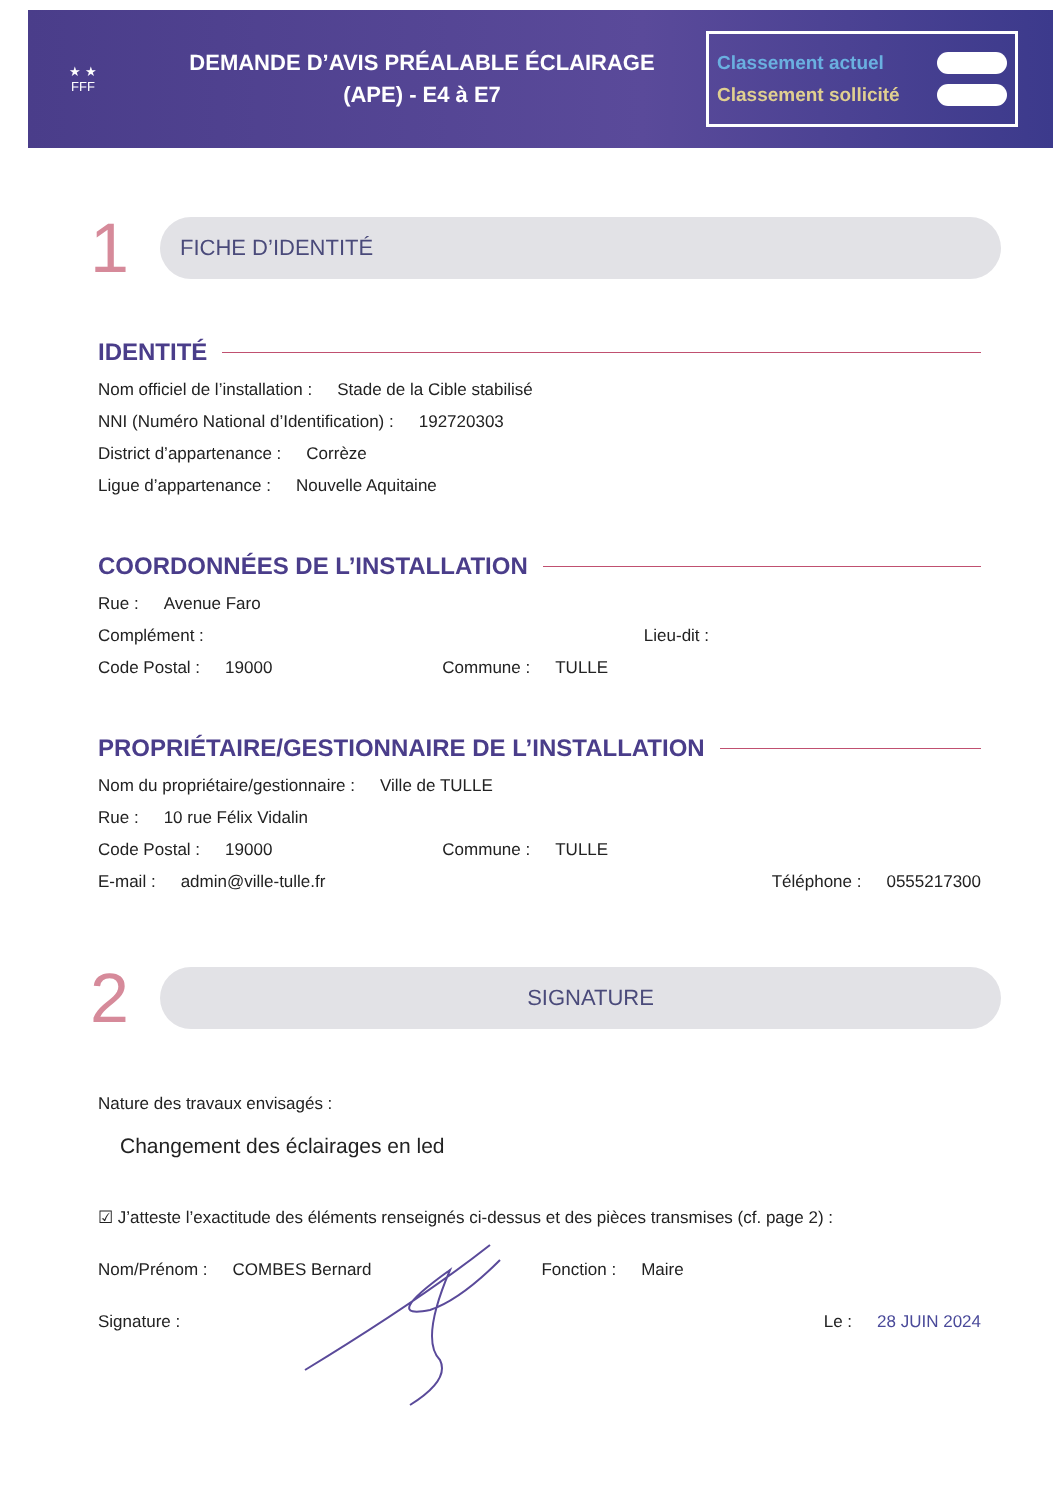★ ★
FFF
DEMANDE D’AVIS PRÉALABLE ÉCLAIRAGE
(APE) - E4 à E7
Classement actuel
Classement sollicité
1
FICHE D’IDENTITÉ
IDENTITÉ
Nom officiel de l’installation : Stade de la Cible stabilisé
NNI (Numéro National d’Identification) : 192720303
District d’appartenance : Corrèze
Ligue d’appartenance : Nouvelle Aquitaine
COORDONNÉES DE L’INSTALLATION
Rue : Avenue Faro
Complément : Lieu-dit :
Code Postal : 19000 Commune : TULLE
PROPRIÉTAIRE/GESTIONNAIRE DE L’INSTALLATION
Nom du propriétaire/gestionnaire : Ville de TULLE
Rue : 10 rue Félix Vidalin
Code Postal : 19000 Commune : TULLE
E-mail : admin@ville-tulle.fr Téléphone : 0555217300
2
SIGNATURE
Nature des travaux envisagés :
Changement des éclairages en led
☑ J’atteste l’exactitude des éléments renseignés ci-dessus et des pièces transmises (cf. page 2) :
Nom/Prénom : COMBES Bernard Fonction : Maire
Signature : Le : 28 JUIN 2024